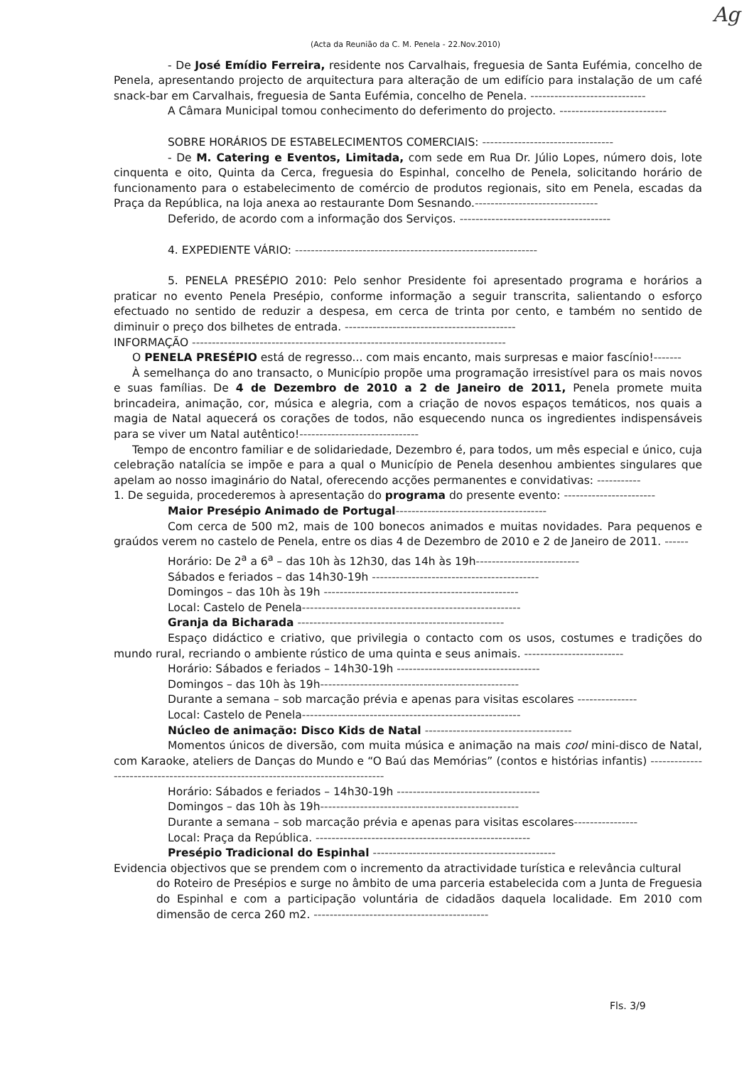Ag
(Acta da Reunião da C. M. Penela - 22.Nov.2010)
- De José Emídio Ferreira, residente nos Carvalhais, freguesia de Santa Eufémia, concelho de Penela, apresentando projecto de arquitectura para alteração de um edifício para instalação de um café snack-bar em Carvalhais, freguesia de Santa Eufémia, concelho de Penela. -----------------------------
A Câmara Municipal tomou conhecimento do deferimento do projecto. ---------------------------
SOBRE HORÁRIOS DE ESTABELECIMENTOS COMERCIAIS: ---------------------------------
- De M. Catering e Eventos, Limitada, com sede em Rua Dr. Júlio Lopes, número dois, lote cinquenta e oito, Quinta da Cerca, freguesia do Espinhal, concelho de Penela, solicitando horário de funcionamento para o estabelecimento de comércio de produtos regionais, sito em Penela, escadas da Praça da República, na loja anexa ao restaurante Dom Sesnando.-------------------------------
Deferido, de acordo com a informação dos Serviços. --------------------------------------
4. EXPEDIENTE VÁRIO: -------------------------------------------------------------
5. PENELA PRESÉPIO 2010: Pelo senhor Presidente foi apresentado programa e horários a praticar no evento Penela Presépio, conforme informação a seguir transcrita, salientando o esforço efectuado no sentido de reduzir a despesa, em cerca de trinta por cento, e também no sentido de diminuir o preço dos bilhetes de entrada. -------------------------------------------
INFORMAÇÃO -------------------------------------------------------------------------------
O PENELA PRESÉPIO está de regresso... com mais encanto, mais surpresas e maior fascínio!-------
À semelhança do ano transacto, o Município propõe uma programação irresistível para os mais novos e suas famílias. De 4 de Dezembro de 2010 a 2 de Janeiro de 2011, Penela promete muita brincadeira, animação, cor, música e alegria, com a criação de novos espaços temáticos, nos quais a magia de Natal aquecerá os corações de todos, não esquecendo nunca os ingredientes indispensáveis para se viver um Natal autêntico!------------------------------
Tempo de encontro familiar e de solidariedade, Dezembro é, para todos, um mês especial e único, cuja celebração natalícia se impõe e para a qual o Município de Penela desenhou ambientes singulares que apelam ao nosso imaginário do Natal, oferecendo acções permanentes e convidativas: -----------
1. De seguida, procederemos à apresentação do programa do presente evento: -----------------------
Maior Presépio Animado de Portugal--------------------------------------
Com cerca de 500 m2, mais de 100 bonecos animados e muitas novidades. Para pequenos e graúdos verem no castelo de Penela, entre os dias 4 de Dezembro de 2010 e 2 de Janeiro de 2011. ------
Horário: De 2<sup>a</sup> a 6<sup>a</sup> – das 10h às 12h30, das 14h às 19h--------------------------
Sábados e feriados – das 14h30-19h ------------------------------------------
Domingos – das 10h às 19h -------------------------------------------------
Local: Castelo de Penela-------------------------------------------------------
Granja da Bicharada ----------------------------------------------------
Espaço didáctico e criativo, que privilegia o contacto com os usos, costumes e tradições do mundo rural, recriando o ambiente rústico de uma quinta e seus animais. -------------------------
Horário: Sábados e feriados – 14h30-19h ------------------------------------
Domingos – das 10h às 19h--------------------------------------------------
Durante a semana – sob marcação prévia e apenas para visitas escolares ---------------
Local: Castelo de Penela-------------------------------------------------------
Núcleo de animação: Disco Kids de Natal -------------------------------------
Momentos únicos de diversão, com muita música e animação na mais cool mini-disco de Natal, com Karaoke, ateliers de Danças do Mundo e “O Baú das Memórias” (contos e histórias infantis) ---------------------------------------------------------------------------------
Horário: Sábados e feriados – 14h30-19h ------------------------------------
Domingos – das 10h às 19h--------------------------------------------------
Durante a semana – sob marcação prévia e apenas para visitas escolares----------------
Local: Praça da República. ------------------------------------------------------
Presépio Tradicional do Espinhal ----------------------------------------------
Evidencia objectivos que se prendem com o incremento da atractividade turística e relevância cultural
do Roteiro de Presépios e surge no âmbito de uma parceria estabelecida com a Junta de Freguesia do Espinhal e com a participação voluntária de cidadãos daquela localidade. Em 2010 com dimensão de cerca 260 m2. --------------------------------------------
Fls. 3/9